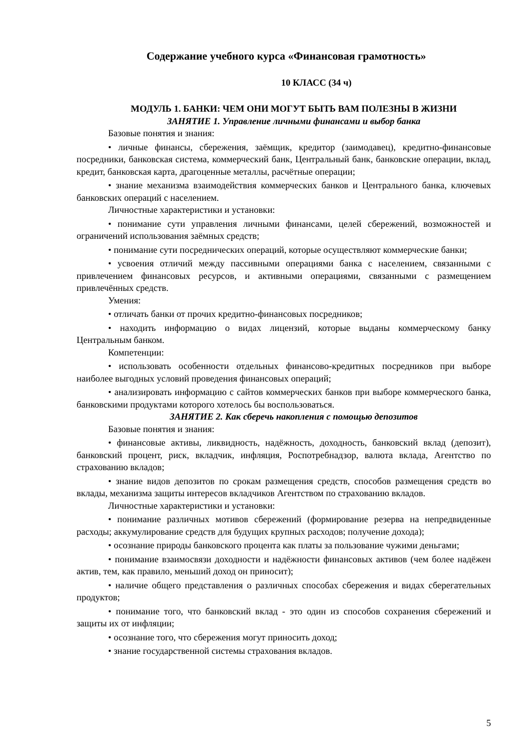Содержание учебного курса «Финансовая грамотность»
10 КЛАСС (34 ч)
МОДУЛЬ 1. БАНКИ: ЧЕМ ОНИ МОГУТ БЫТЬ ВАМ ПОЛЕЗНЫ В ЖИЗНИ
ЗАНЯТИЕ 1. Управление личными финансами и выбор банка
Базовые понятия и знания:
• личные финансы, сбережения, заёмщик, кредитор (заимодавец), кредитно-финансовые посредники, банковская система, коммерческий банк, Центральный банк, банковские операции, вклад, кредит, банковская карта, драгоценные металлы, расчётные операции;
• знание механизма взаимодействия коммерческих банков и Центрального банка, ключевых банковских операций с населением.
Личностные характеристики и установки:
• понимание сути управления личными финансами, целей сбережений, возможностей и ограничений использования заёмных средств;
• понимание сути посреднических операций, которые осуществляют коммерческие банки;
• усвоения отличий между пассивными операциями банка с населением, связанными с привлечением финансовых ресурсов, и активными операциями, связанными с размещением привлечённых средств.
Умения:
• отличать банки от прочих кредитно-финансовых посредников;
• находить информацию о видах лицензий, которые выданы коммерческому банку Центральным банком.
Компетенции:
• использовать особенности отдельных финансово-кредитных посредников при выборе наиболее выгодных условий проведения финансовых операций;
• анализировать информацию с сайтов коммерческих банков при выборе коммерческого банка, банковскими продуктами которого хотелось бы воспользоваться.
ЗАНЯТИЕ 2. Как сберечь накопления с помощью депозитов
Базовые понятия и знания:
• финансовые активы, ликвидность, надёжность, доходность, банковский вклад (депозит), банковский процент, риск, вкладчик, инфляция, Роспотребнадзор, валюта вклада, Агентство по страхованию вкладов;
• знание видов депозитов по срокам размещения средств, способов размещения средств во вклады, механизма защиты интересов вкладчиков Агентством по страхованию вкладов.
Личностные характеристики и установки:
• понимание различных мотивов сбережений (формирование резерва на непредвиденные расходы; аккумулирование средств для будущих крупных расходов; получение дохода);
• осознание природы банковского процента как платы за пользование чужими деньгами;
• понимание взаимосвязи доходности и надёжности финансовых активов (чем более надёжен актив, тем, как правило, меньший доход он приносит);
• наличие общего представления о различных способах сбережения и видах сберегательных продуктов;
• понимание того, что банковский вклад - это один из способов сохранения сбережений и защиты их от инфляции;
• осознание того, что сбережения могут приносить доход;
• знание государственной системы страхования вкладов.
5